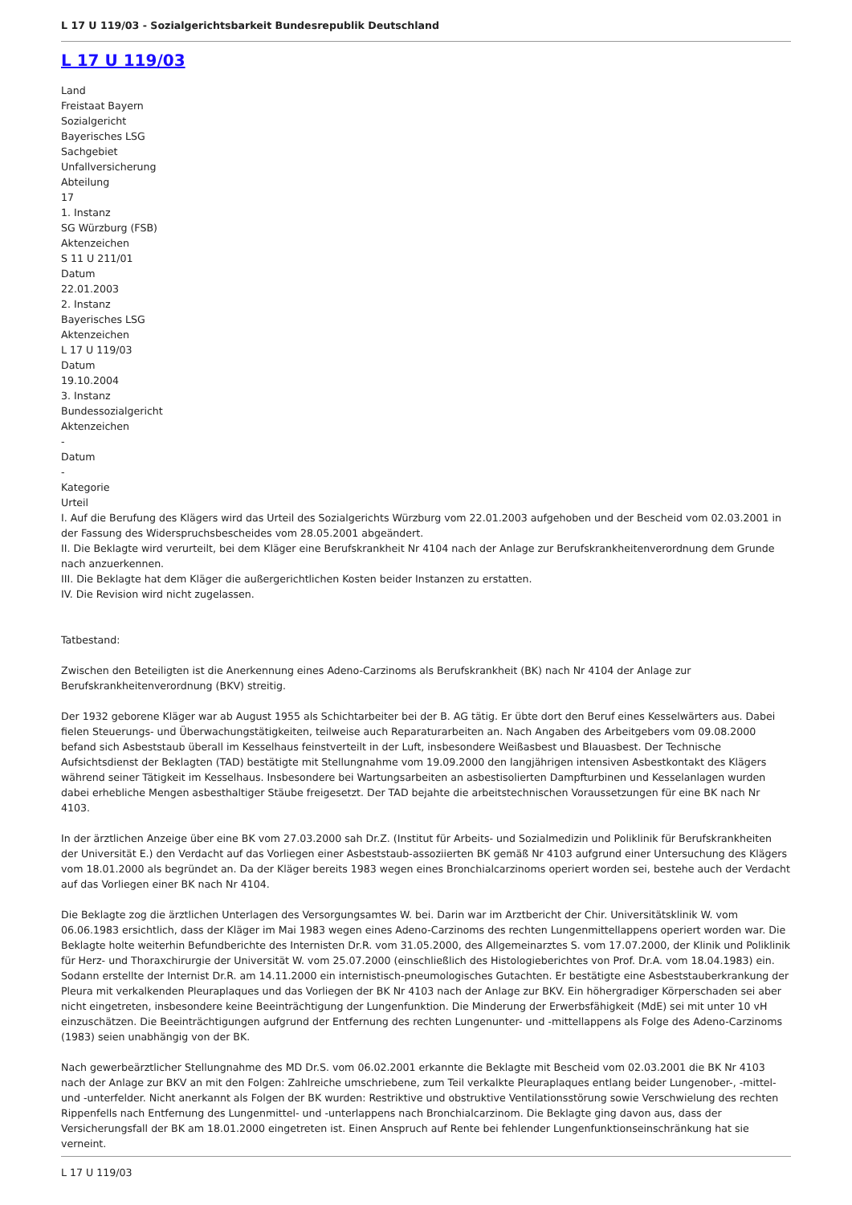L 17 U 119/03 - Sozialgerichtsbarkeit Bundesrepublik Deutschland
L 17 U 119/03
Land
Freistaat Bayern
Sozialgericht
Bayerisches LSG
Sachgebiet
Unfallversicherung
Abteilung
17
1. Instanz
SG Würzburg (FSB)
Aktenzeichen
S 11 U 211/01
Datum
22.01.2003
2. Instanz
Bayerisches LSG
Aktenzeichen
L 17 U 119/03
Datum
19.10.2004
3. Instanz
Bundessozialgericht
Aktenzeichen
-
Datum
-
Kategorie
Urteil
I. Auf die Berufung des Klägers wird das Urteil des Sozialgerichts Würzburg vom 22.01.2003 aufgehoben und der Bescheid vom 02.03.2001 in der Fassung des Widerspruchsbescheides vom 28.05.2001 abgeändert.
II. Die Beklagte wird verurteilt, bei dem Kläger eine Berufskrankheit Nr 4104 nach der Anlage zur Berufskrankheitenverordnung dem Grunde nach anzuerkennen.
III. Die Beklagte hat dem Kläger die außergerichtlichen Kosten beider Instanzen zu erstatten.
IV. Die Revision wird nicht zugelassen.
Tatbestand:
Zwischen den Beteiligten ist die Anerkennung eines Adeno-Carzinoms als Berufskrankheit (BK) nach Nr 4104 der Anlage zur Berufskrankheitenverordnung (BKV) streitig.
Der 1932 geborene Kläger war ab August 1955 als Schichtarbeiter bei der B. AG tätig. Er übte dort den Beruf eines Kesselwärters aus. Dabei fielen Steuerungs- und Überwachungstätigkeiten, teilweise auch Reparaturarbeiten an. Nach Angaben des Arbeitgebers vom 09.08.2000 befand sich Asbeststaub überall im Kesselhaus feinstverteilt in der Luft, insbesondere Weißasbest und Blauasbest. Der Technische Aufsichtsdienst der Beklagten (TAD) bestätigte mit Stellungnahme vom 19.09.2000 den langjährigen intensiven Asbestkontakt des Klägers während seiner Tätigkeit im Kesselhaus. Insbesondere bei Wartungsarbeiten an asbestisolierten Dampfturbinen und Kesselanlagen wurden dabei erhebliche Mengen asbesthaltiger Stäube freigesetzt. Der TAD bejahte die arbeitstechnischen Voraussetzungen für eine BK nach Nr 4103.
In der ärztlichen Anzeige über eine BK vom 27.03.2000 sah Dr.Z. (Institut für Arbeits- und Sozialmedizin und Poliklinik für Berufskrankheiten der Universität E.) den Verdacht auf das Vorliegen einer Asbeststaub-assoziierten BK gemäß Nr 4103 aufgrund einer Untersuchung des Klägers vom 18.01.2000 als begründet an. Da der Kläger bereits 1983 wegen eines Bronchialcarzinoms operiert worden sei, bestehe auch der Verdacht auf das Vorliegen einer BK nach Nr 4104.
Die Beklagte zog die ärztlichen Unterlagen des Versorgungsamtes W. bei. Darin war im Arztbericht der Chir. Universitätsklinik W. vom 06.06.1983 ersichtlich, dass der Kläger im Mai 1983 wegen eines Adeno-Carzinoms des rechten Lungenmittellappens operiert worden war. Die Beklagte holte weiterhin Befundberichte des Internisten Dr.R. vom 31.05.2000, des Allgemeinarztes S. vom 17.07.2000, der Klinik und Poliklinik für Herz- und Thoraxchirurgie der Universität W. vom 25.07.2000 (einschließlich des Histologieberichtes von Prof. Dr.A. vom 18.04.1983) ein. Sodann erstellte der Internist Dr.R. am 14.11.2000 ein internistisch-pneumologisches Gutachten. Er bestätigte eine Asbeststauberkrankung der Pleura mit verkalkenden Pleuraplaques und das Vorliegen der BK Nr 4103 nach der Anlage zur BKV. Ein höhergradiger Körperschaden sei aber nicht eingetreten, insbesondere keine Beeinträchtigung der Lungenfunktion. Die Minderung der Erwerbsfähigkeit (MdE) sei mit unter 10 vH einzuschätzen. Die Beeinträchtigungen aufgrund der Entfernung des rechten Lungenunter- und -mittellappens als Folge des Adeno-Carzinoms (1983) seien unabhängig von der BK.
Nach gewerbeärztlicher Stellungnahme des MD Dr.S. vom 06.02.2001 erkannte die Beklagte mit Bescheid vom 02.03.2001 die BK Nr 4103 nach der Anlage zur BKV an mit den Folgen: Zahlreiche umschriebene, zum Teil verkalkte Pleuraplaques entlang beider Lungenober-, -mittel- und -unterfelder. Nicht anerkannt als Folgen der BK wurden: Restriktive und obstruktive Ventilationsstörung sowie Verschwielung des rechten Rippenfells nach Entfernung des Lungenmittel- und -unterlappens nach Bronchialcarzinom. Die Beklagte ging davon aus, dass der Versicherungsfall der BK am 18.01.2000 eingetreten ist. Einen Anspruch auf Rente bei fehlender Lungenfunktionseinschränkung hat sie verneint.
L 17 U 119/03